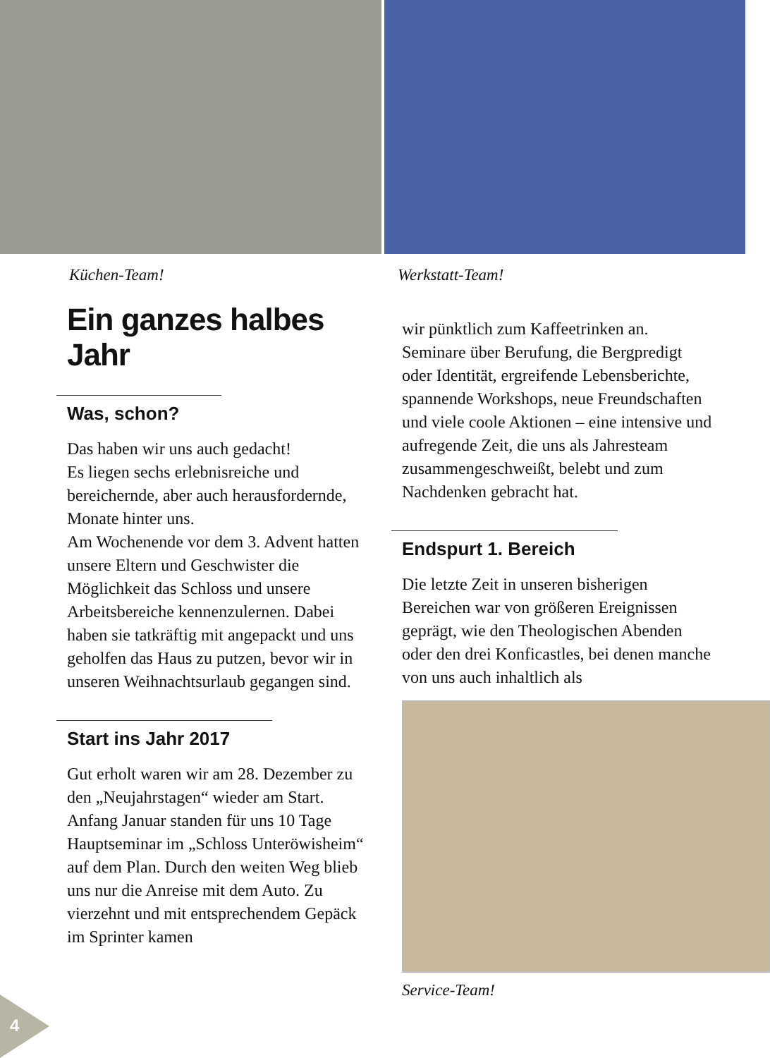Küchen-Team! Werkstatt-Team!
Ein ganzes halbes Jahr
Was, schon?
Das haben wir uns auch gedacht!
Es liegen sechs erlebnisreiche und bereichernde, aber auch herausfordernde, Monate hinter uns.
Am Wochenende vor dem 3. Advent hatten unsere Eltern und Geschwister die Möglichkeit das Schloss und unsere Arbeitsbereiche kennenzulernen. Dabei haben sie tatkräftig mit angepackt und uns geholfen das Haus zu putzen, bevor wir in unseren Weihnachtsurlaub gegangen sind.
Start ins Jahr 2017
Gut erholt waren wir am 28. Dezember zu den „Neujahrstagen“ wieder am Start.
Anfang Januar standen für uns 10 Tage Hauptseminar im „Schloss Unteröwisheim“ auf dem Plan. Durch den weiten Weg blieb uns nur die Anreise mit dem Auto. Zu vierzehnt und mit entsprechendem Gepäck im Sprinter kamen
wir pünktlich zum Kaffeetrinken an. Seminare über Berufung, die Bergpredigt oder Identität, ergreifende Lebensberichte, spannende Workshops, neue Freundschaften und viele coole Aktionen – eine intensive und aufregende Zeit, die uns als Jahresteam zusammengeschweißt, belebt und zum Nachdenken gebracht hat.
Endspurt 1. Bereich
Die letzte Zeit in unseren bisherigen Bereichen war von größeren Ereignissen geprägt, wie den Theologischen Abenden oder den drei Konficastles, bei denen manche von uns auch inhaltlich als
Service-Team!
4